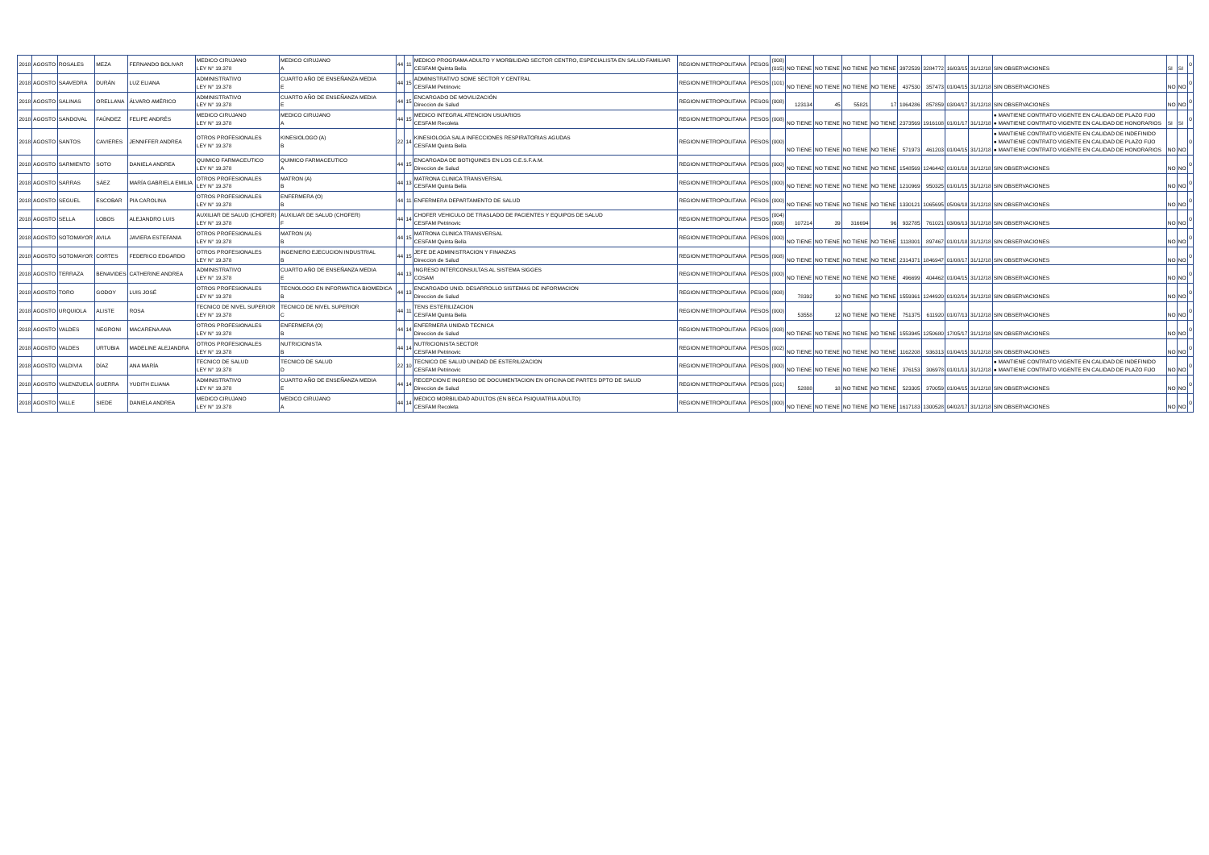| 2018 | AGOSTO | ROSALES | MEZA | FERNANDO BOLIVAR | MEDICO CIRUJANO LEY N° 19.378 | MEDICO CIRUJANO A | 44 | 11 | MEDICO PROGRAMA ADULTO Y MORBILIDAD SECTOR CENTRO, ESPECIALISTA EN SALUD FAMILIAR CESFAM Quinta Bella | REGION METROPOLITANA | PESOS | (008) (015) | NO TIENE | NO TIENE | NO TIENE | NO TIENE | 3972539 | 3284772 | 16/03/15 | 31/12/18 | SIN OBSERVACIONES | SI | SI | 0 |
| 2018 | AGOSTO | SAAVEDRA | DURÁN | LUZ ELIANA | ADMINISTRATIVO LEY N° 19.378 | CUARTO AÑO DE ENSEÑANZA MEDIA E | 44 | 15 | ADMINISTRATIVO SOME SECTOR Y CENTRAL CESFAM Petrinovic | REGION METROPOLITANA | PESOS | (101) | NO TIENE | NO TIENE | NO TIENE | NO TIENE | 437530 | 357473 | 01/04/15 | 31/12/18 | SIN OBSERVACIONES | NO | NO | 0 |
| 2018 | AGOSTO | SALINAS | ORELLANA | ÁLVARO AMÉRICO | ADMINISTRATIVO LEY N° 19.378 | CUARTO AÑO DE ENSEÑANZA MEDIA E | 44 | 15 | ENCARGADO DE MOVILIZACIÓN Direccion de Salud | REGION METROPOLITANA | PESOS | (008) | 123134 | 45 | 55821 | 17 | 1064286 | 857859 | 03/04/17 | 31/12/18 | SIN OBSERVACIONES | NO | NO | 0 |
| 2018 | AGOSTO | SANDOVAL | FAÚNDEZ | FELIPE ANDRÉS | MEDICO CIRUJANO LEY N° 19.378 | MEDICO CIRUJANO A | 44 | 15 | MEDICO INTEGRAL ATENCION USUARIOS CESFAM Recoleta | REGION METROPOLITANA | PESOS | (008) | NO TIENE | NO TIENE | NO TIENE | NO TIENE | 2373569 | 1916108 | 01/01/17 | 31/12/18 | ● MANTIENE CONTRATO VIGENTE EN CALIDAD DE PLAZO FIJO ● MANTIENE CONTRATO VIGENTE EN CALIDAD DE HONORARIOS | SI | SI | 0 |
| 2018 | AGOSTO | SANTOS | CAVIERES | JENNIFFER ANDREA | OTROS PROFESIONALES LEY N° 19.378 | KINESIOLOGO (A) B | 22 | 14 | KINESIOLOGA SALA INFECCIONES RESPIRATORIAS AGUDAS CESFAM Quinta Bella | REGION METROPOLITANA | PESOS | (000) | NO TIENE | NO TIENE | NO TIENE | NO TIENE | 571973 | 461203 | 01/04/15 | 31/12/18 | ● MANTIENE CONTRATO VIGENTE EN CALIDAD DE INDEFINIDO ● MANTIENE CONTRATO VIGENTE EN CALIDAD DE PLAZO FIJO ● MANTIENE CONTRATO VIGENTE EN CALIDAD DE HONORARIOS | NO | NO | 0 |
| 2018 | AGOSTO | SARMIENTO | SOTO | DANIELA ANDREA | QUIMICO FARMACEUTICO LEY N° 19.378 | QUIMICO FARMACEUTICO A | 44 | 15 | ENCARGADA DE BOTIQUINES EN LOS C.E.S.F.A.M. Direccion de Salud | REGION METROPOLITANA | PESOS | (000) | NO TIENE | NO TIENE | NO TIENE | NO TIENE | 1548569 | 1246442 | 01/01/18 | 31/12/18 | SIN OBSERVACIONES | NO | NO | 0 |
| 2018 | AGOSTO | SARRAS | SÁEZ | MARÍA GABRIELA EMILIA | OTROS PROFESIONALES LEY N° 19.378 | MATRON (A) B | 44 | 13 | MATRONA CLINICA TRANSVERSAL CESFAM Quinta Bella | REGION METROPOLITANA | PESOS | (000) | NO TIENE | NO TIENE | NO TIENE | NO TIENE | 1210969 | 950325 | 01/01/15 | 31/12/18 | SIN OBSERVACIONES | NO | NO | 0 |
| 2018 | AGOSTO | SEGUEL | ESCOBAR | PIA CAROLINA | OTROS PROFESIONALES LEY N° 19.378 | ENFERMERA (O) B | 44 | 11 | ENFERMERA DEPARTAMENTO DE SALUD | REGION METROPOLITANA | PESOS | (000) | NO TIENE | NO TIENE | NO TIENE | NO TIENE | 1330121 | 1065695 | 05/06/18 | 31/12/18 | SIN OBSERVACIONES | NO | NO | 0 |
| 2018 | AGOSTO | SELLA | LOBOS | ALEJANDRO LUIS | AUXILIAR DE SALUD (CHOFER) LEY N° 19.378 | AUXILIAR DE SALUD (CHOFER) F | 44 | 14 | CHOFER VEHICULO DE TRASLADO DE PACIENTES Y EQUIPOS DE SALUD CESFAM Petrinovic | REGION METROPOLITANA | PESOS | (004) (008) | 107214 | 39 | 316694 | 96 | 932785 | 761021 | 03/06/13 | 31/12/18 | SIN OBSERVACIONES | NO | NO | 0 |
| 2018 | AGOSTO | SOTOMAYOR | AVILA | JAVIERA ESTEFANIA | OTROS PROFESIONALES LEY N° 19.378 | MATRON (A) B | 44 | 15 | MATRONA CLINICA TRANSVERSAL CESFAM Quinta Bella | REGION METROPOLITANA | PESOS | (000) | NO TIENE | NO TIENE | NO TIENE | NO TIENE | 1118001 | 897467 | 01/01/18 | 31/12/18 | SIN OBSERVACIONES | NO | NO | 0 |
| 2018 | AGOSTO | SOTOMAYOR | CORTES | FEDERICO EDGARDO | OTROS PROFESIONALES LEY N° 19.378 | INGENIERO EJECUCION INDUSTRIAL B | 44 | 15 | JEFE DE ADMINISTRACION Y FINANZAS Direccion de Salud | REGION METROPOLITANA | PESOS | (008) | NO TIENE | NO TIENE | NO TIENE | NO TIENE | 2314371 | 1846947 | 01/08/17 | 31/12/18 | SIN OBSERVACIONES | NO | NO | 0 |
| 2018 | AGOSTO | TERRAZA | BENAVIDES | CATHERINE ANDREA | ADMINISTRATIVO LEY N° 19.378 | CUARTO AÑO DE ENSEÑANZA MEDIA E | 44 | 13 | INGRESO INTERCONSULTAS AL SISTEMA SIGGES COSAM | REGION METROPOLITANA | PESOS | (000) | NO TIENE | NO TIENE | NO TIENE | NO TIENE | 496699 | 404462 | 01/04/15 | 31/12/18 | SIN OBSERVACIONES | NO | NO | 0 |
| 2018 | AGOSTO | TORO | GODOY | LUIS JOSÉ | OTROS PROFESIONALES LEY N° 19.378 | TECNOLOGO EN INFORMATICA BIOMEDICA B | 44 | 13 | ENCARGADO UNID. DESARROLLO SISTEMAS DE INFORMACION Direccion de Salud | REGION METROPOLITANA | PESOS | (008) | 78392 | 10 | NO TIENE | NO TIENE | 1559361 | 1244920 | 01/02/14 | 31/12/18 | SIN OBSERVACIONES | NO | NO | 0 |
| 2018 | AGOSTO | URQUIOLA | ALISTE | ROSA | TECNICO DE NIVEL SUPERIOR LEY N° 19.378 | TECNICO DE NIVEL SUPERIOR C | 44 | 11 | TENS ESTERILIZACION CESFAM Quinta Bella | REGION METROPOLITANA | PESOS | (000) | 53558 | 12 | NO TIENE | NO TIENE | 751375 | 611920 | 01/07/13 | 31/12/18 | SIN OBSERVACIONES | NO | NO | 0 |
| 2018 | AGOSTO | VALDES | NEGRONI | MACARENA ANA | OTROS PROFESIONALES LEY N° 19.378 | ENFERMERA (O) B | 44 | 14 | ENFERMERA UNIDAD TECNICA Direccion de Salud | REGION METROPOLITANA | PESOS | (008) | NO TIENE | NO TIENE | NO TIENE | NO TIENE | 1553945 | 1250680 | 17/05/17 | 31/12/18 | SIN OBSERVACIONES | NO | NO | 0 |
| 2018 | AGOSTO | VALDES | URTUBIA | MADELINE ALEJANDRA | OTROS PROFESIONALES LEY N° 19.378 | NUTRICIONISTA B | 44 | 14 | NUTRICIONISTA SECTOR CESFAM Petrinovic | REGION METROPOLITANA | PESOS | (002) | NO TIENE | NO TIENE | NO TIENE | NO TIENE | 1162208 | 936313 | 01/04/15 | 31/12/18 | SIN OBSERVACIONES | NO | NO | 0 |
| 2018 | AGOSTO | VALDIVIA | DÍAZ | ANA MARÍA | TECNICO DE SALUD LEY N° 19.378 | TECNICO DE SALUD D | 22 | 10 | TECNICO DE SALUD UNIDAD DE ESTERILIZACION CESFAM Petrinovic | REGION METROPOLITANA | PESOS | (000) | NO TIENE | NO TIENE | NO TIENE | NO TIENE | 376153 | 306978 | 01/01/13 | 31/12/18 | ● MANTIENE CONTRATO VIGENTE EN CALIDAD DE INDEFINIDO ● MANTIENE CONTRATO VIGENTE EN CALIDAD DE PLAZO FIJO | NO | NO | 0 |
| 2018 | AGOSTO | VALENZUELA | GUERRA | YUDITH ELIANA | ADMINISTRATIVO LEY N° 19.378 | CUARTO AÑO DE ENSEÑANZA MEDIA E | 44 | 14 | RECEPCION E INGRESO DE DOCUMENTACION EN OFICINA DE PARTES DPTO DE SALUD Direccion de Salud | REGION METROPOLITANA | PESOS | (101) | 52888 | 18 | NO TIENE | NO TIENE | 523305 | 370059 | 01/04/15 | 31/12/18 | SIN OBSERVACIONES | NO | NO | 0 |
| 2018 | AGOSTO | VALLE | SIEDE | DANIELA ANDREA | MEDICO CIRUJANO LEY N° 19.378 | MEDICO CIRUJANO A | 44 | 14 | MEDICO MORBILIDAD ADULTOS (EN BECA PSIQUIATRIA ADULTO) CESFAM Recoleta | REGION METROPOLITANA | PESOS | (000) | NO TIENE | NO TIENE | NO TIENE | NO TIENE | 1617183 | 1300528 | 04/02/17 | 31/12/18 | SIN OBSERVACIONES | NO | NO | 0 |